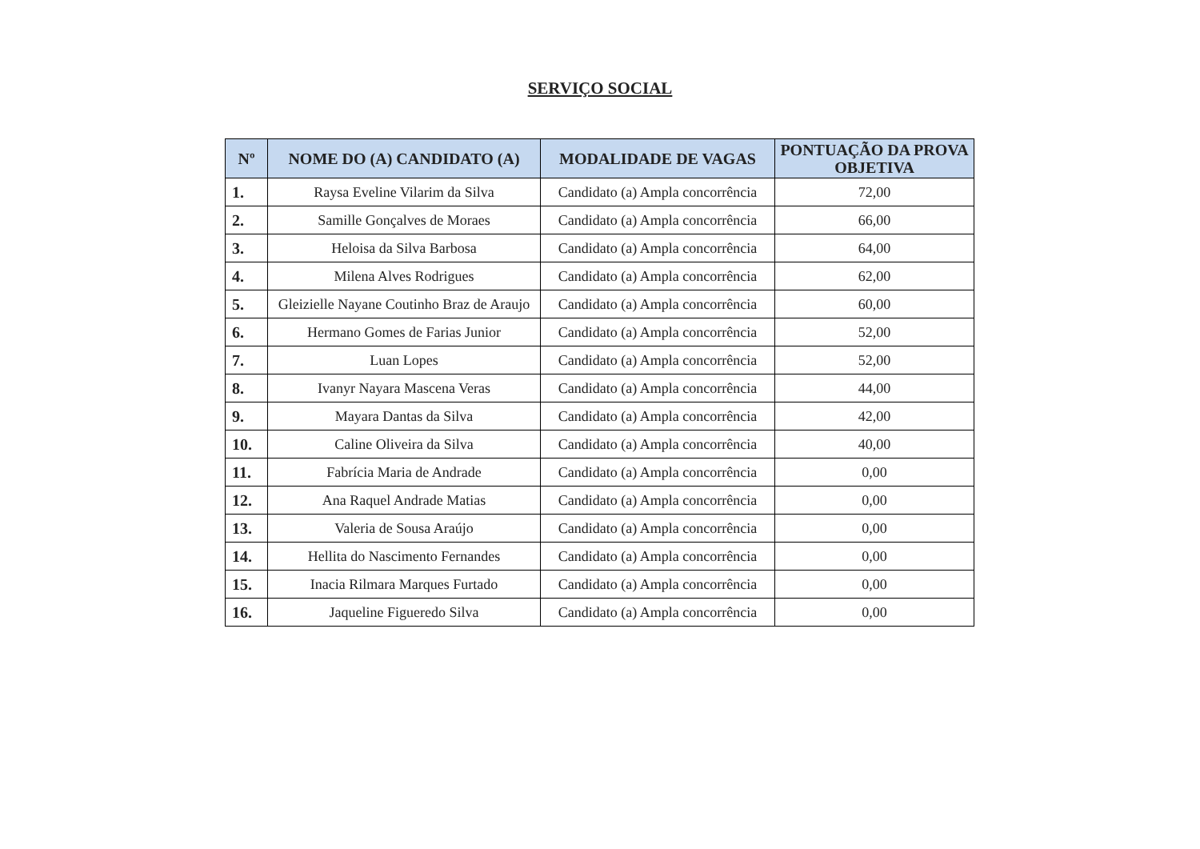SERVIÇO SOCIAL
| Nº | NOME DO (A) CANDIDATO (A) | MODALIDADE DE VAGAS | PONTUAÇÃO DA PROVA OBJETIVA |
| --- | --- | --- | --- |
| 1. | Raysa Eveline Vilarim da Silva | Candidato (a) Ampla concorrência | 72,00 |
| 2. | Samille Gonçalves de Moraes | Candidato (a) Ampla concorrência | 66,00 |
| 3. | Heloisa da Silva Barbosa | Candidato (a) Ampla concorrência | 64,00 |
| 4. | Milena Alves Rodrigues | Candidato (a) Ampla concorrência | 62,00 |
| 5. | Gleizielle Nayane Coutinho Braz de Araujo | Candidato (a) Ampla concorrência | 60,00 |
| 6. | Hermano Gomes de Farias Junior | Candidato (a) Ampla concorrência | 52,00 |
| 7. | Luan Lopes | Candidato (a) Ampla concorrência | 52,00 |
| 8. | Ivanyr Nayara Mascena Veras | Candidato (a) Ampla concorrência | 44,00 |
| 9. | Mayara Dantas da Silva | Candidato (a) Ampla concorrência | 42,00 |
| 10. | Caline Oliveira da Silva | Candidato (a) Ampla concorrência | 40,00 |
| 11. | Fabrícia Maria de Andrade | Candidato (a) Ampla concorrência | 0,00 |
| 12. | Ana Raquel Andrade Matias | Candidato (a) Ampla concorrência | 0,00 |
| 13. | Valeria de Sousa Araújo | Candidato (a) Ampla concorrência | 0,00 |
| 14. | Hellita do Nascimento Fernandes | Candidato (a) Ampla concorrência | 0,00 |
| 15. | Inacia Rilmara Marques Furtado | Candidato (a) Ampla concorrência | 0,00 |
| 16. | Jaqueline Figueredo Silva | Candidato (a) Ampla concorrência | 0,00 |